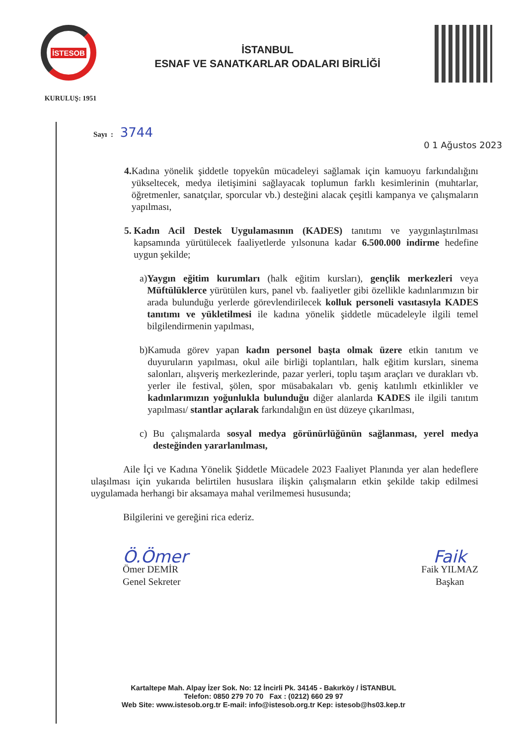İSTESOB
KURULUŞ: 1951
İSTANBUL
ESNAF VE SANATKARLAR ODALARI BİRLİĞİ
Sayı : 3744
0 1 Ağustos 2023
4. Kadına yönelik şiddetle topyekûn mücadeleyi sağlamak için kamuoyu farkındalığını yükseltecek, medya iletişimini sağlayacak toplumun farklı kesimlerinin (muhtarlar, öğretmenler, sanatçılar, sporcular vb.) desteğini alacak çeşitli kampanya ve çalışmaların yapılması,
5. Kadın Acil Destek Uygulamasının (KADES) tanıtımı ve yaygınlaştırılması kapsamında yürütülecek faaliyetlerde yılsonuna kadar 6.500.000 indirme hedefine uygun şekilde;
a) Yaygın eğitim kurumları (halk eğitim kursları), gençlik merkezleri veya Müftülüklerce yürütülen kurs, panel vb. faaliyetler gibi özellikle kadınlarımızın bir arada bulunduğu yerlerde görevlendirilecek kolluk personeli vasıtasıyla KADES tanıtımı ve yükletilmesi ile kadına yönelik şiddetle mücadeleyle ilgili temel bilgilendirmenin yapılması,
b) Kamuda görev yapan kadın personel başta olmak üzere etkin tanıtım ve duyuruların yapılması, okul aile birliği toplantıları, halk eğitim kursları, sinema salonları, alışveriş merkezlerinde, pazar yerleri, toplu taşım araçları ve durakları vb. yerler ile festival, şölen, spor müsabakaları vb. geniş katılımlı etkinlikler ve kadınlarımızın yoğunlukla bulunduğu diğer alanlarda KADES ile ilgili tanıtım yapılması/ stantlar açılarak farkındalığın en üst düzeye çıkarılması,
c) Bu çalışmalarda sosyal medya görünürlüğünün sağlanması, yerel medya desteğinden yararlanılması,
Aile İçi ve Kadına Yönelik Şiddetle Mücadele 2023 Faaliyet Planında yer alan hedeflere ulaşılması için yukarıda belirtilen hususlara ilişkin çalışmaların etkin şekilde takip edilmesi uygulamada herhangi bir aksamaya mahal verilmemesi hususunda;
Bilgilerini ve gereğini rica ederiz.
Ö.Ömer
Ömer DEMİR
Genel Sekreter
Faik
Faik YILMAZ
Başkan
Kartaltepe Mah. Alpay İzer Sok. No: 12 İncirli Pk. 34145 - Bakırköy / İSTANBUL
Telefon: 0850 279 70 70 Fax : (0212) 660 29 97
Web Site: www.istesob.org.tr E-mail: info@istesob.org.tr Kep: istesob@hs03.kep.tr